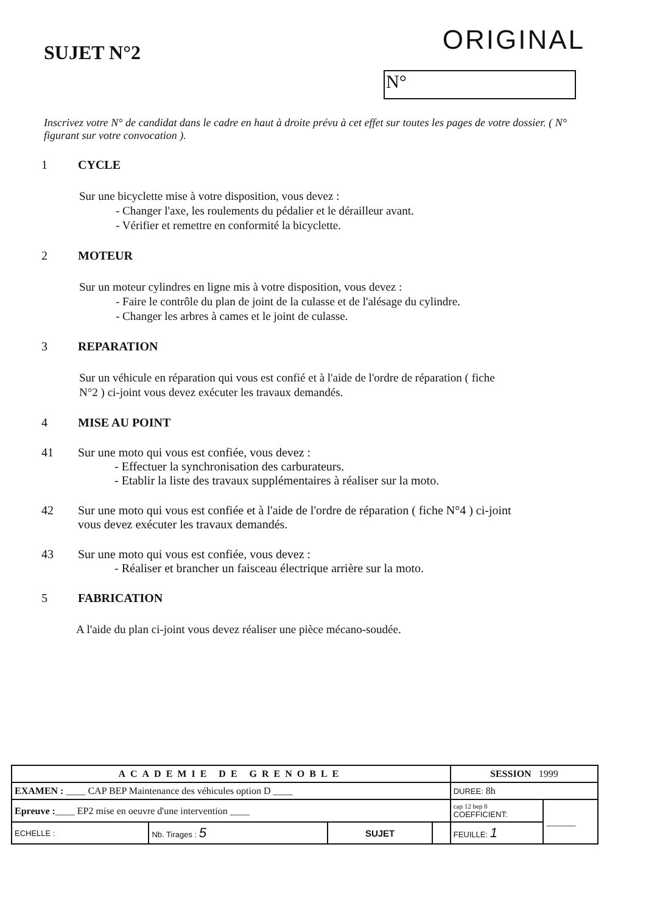SUJET N°2
ORIGINAL
N°
Inscrivez votre N° de candidat dans le cadre en haut à droite prévu à cet effet sur toutes les pages de votre dossier. ( N° figurant sur votre convocation ).
1 CYCLE
Sur une bicyclette mise à votre disposition, vous devez :
- Changer l'axe, les roulements du pédalier et le dérailleur avant.
- Vérifier et remettre en conformité la bicyclette.
2 MOTEUR
Sur un moteur cylindres en ligne mis à votre disposition, vous devez :
- Faire le contrôle du plan de joint de la culasse et de l'alésage du cylindre.
- Changer les arbres à cames et le joint de culasse.
3 REPARATION
Sur un véhicule en réparation qui vous est confié et à l'aide de l'ordre de réparation ( fiche
N°2 ) ci-joint vous devez exécuter les travaux demandés.
4 MISE AU POINT
41 Sur une moto qui vous est confiée, vous devez :
- Effectuer la synchronisation des carburateurs.
- Etablir la liste des travaux supplémentaires à réaliser sur la moto.
42 Sur une moto qui vous est confiée et à l'aide de l'ordre de réparation ( fiche N°4 ) ci-joint
vous devez exécuter les travaux demandés.
43 Sur une moto qui vous est confiée, vous devez :
- Réaliser et brancher un faisceau électrique arrière sur la moto.
5 FABRICATION
A l'aide du plan ci-joint vous devez réaliser une pièce mécano-soudée.
| ACADEMIE DE GRENOBLE | | | | SESSION 1999 | |
| EXAMEN : ____ CAP BEP Maintenance des véhicules option D ____ | | | | DUREE: 8h | |
| Epreuve : ____ EP2 mise en oeuvre d'une intervention ____ | | | | cap 12 bep 8 COEFFICIENT: | ______ |
| ECHELLE : | Nb. Tirages : 5 | SUJET | | FEUILLE: 1 | |